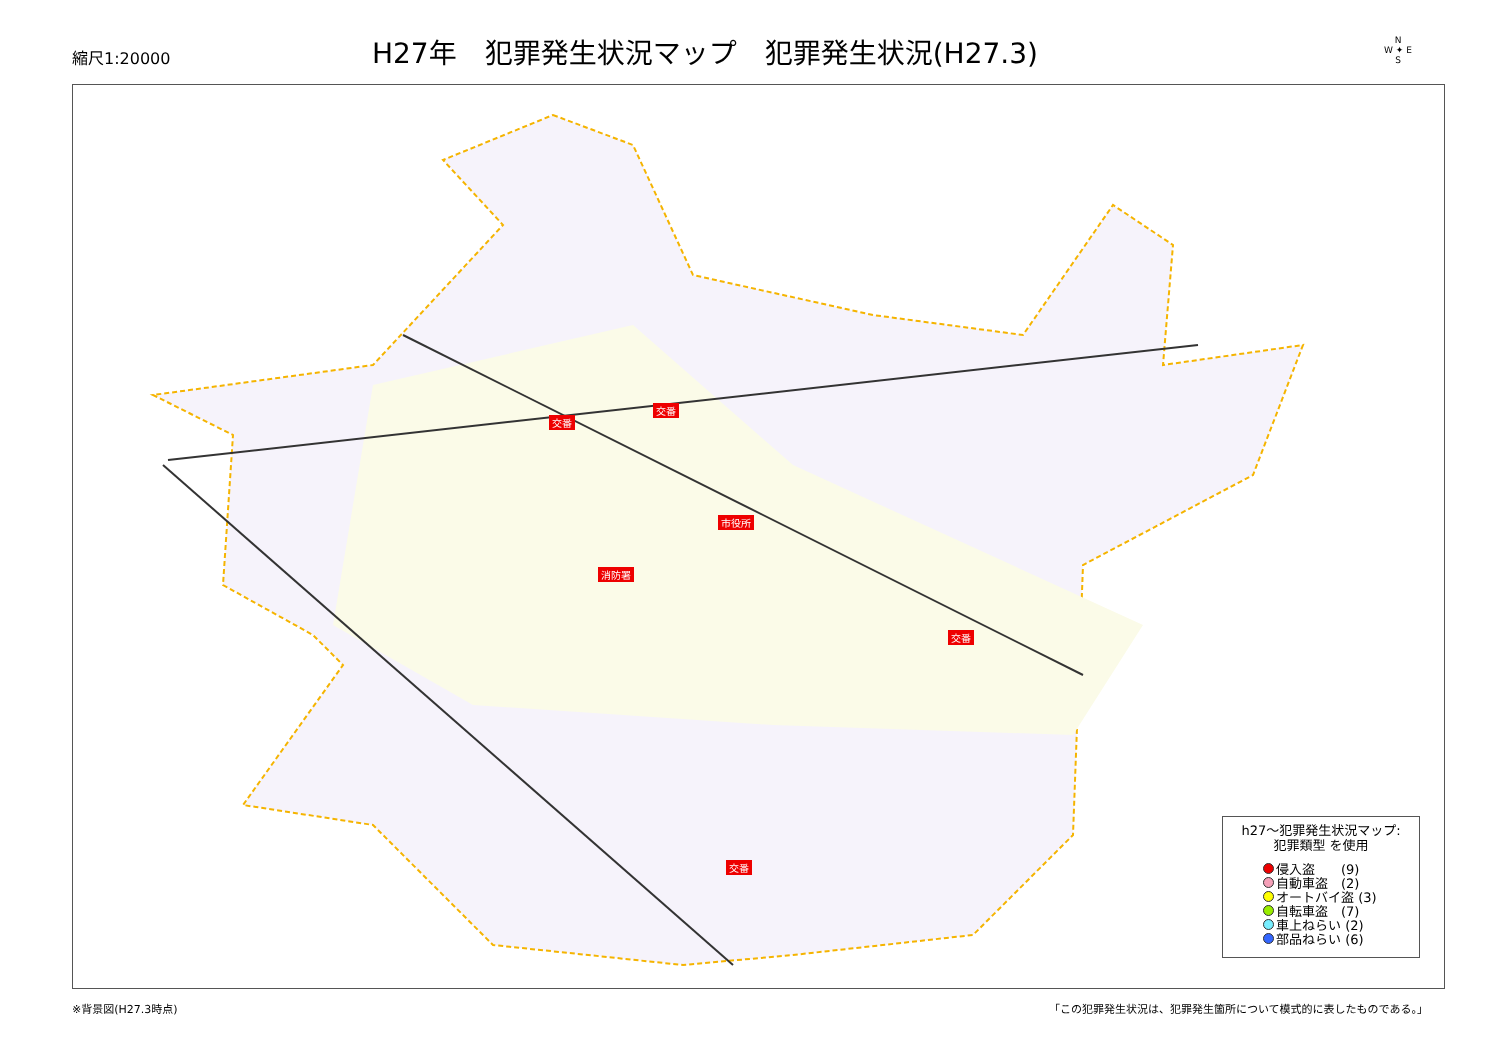縮尺1:20000
H27年　犯罪発生状況マップ　犯罪発生状況(H27.3)
N
W ✦ E
S
交番
交番
市役所
消防署
交番
交番
h27～犯罪発生状況マップ:
犯罪類型 を使用
侵入盗　　(9)
自動車盗　(2)
オートバイ盗 (3)
自転車盗　(7)
車上ねらい (2)
部品ねらい (6)
※背景図(H27.3時点) 「この犯罪発生状況は、犯罪発生箇所について模式的に表したものである。」